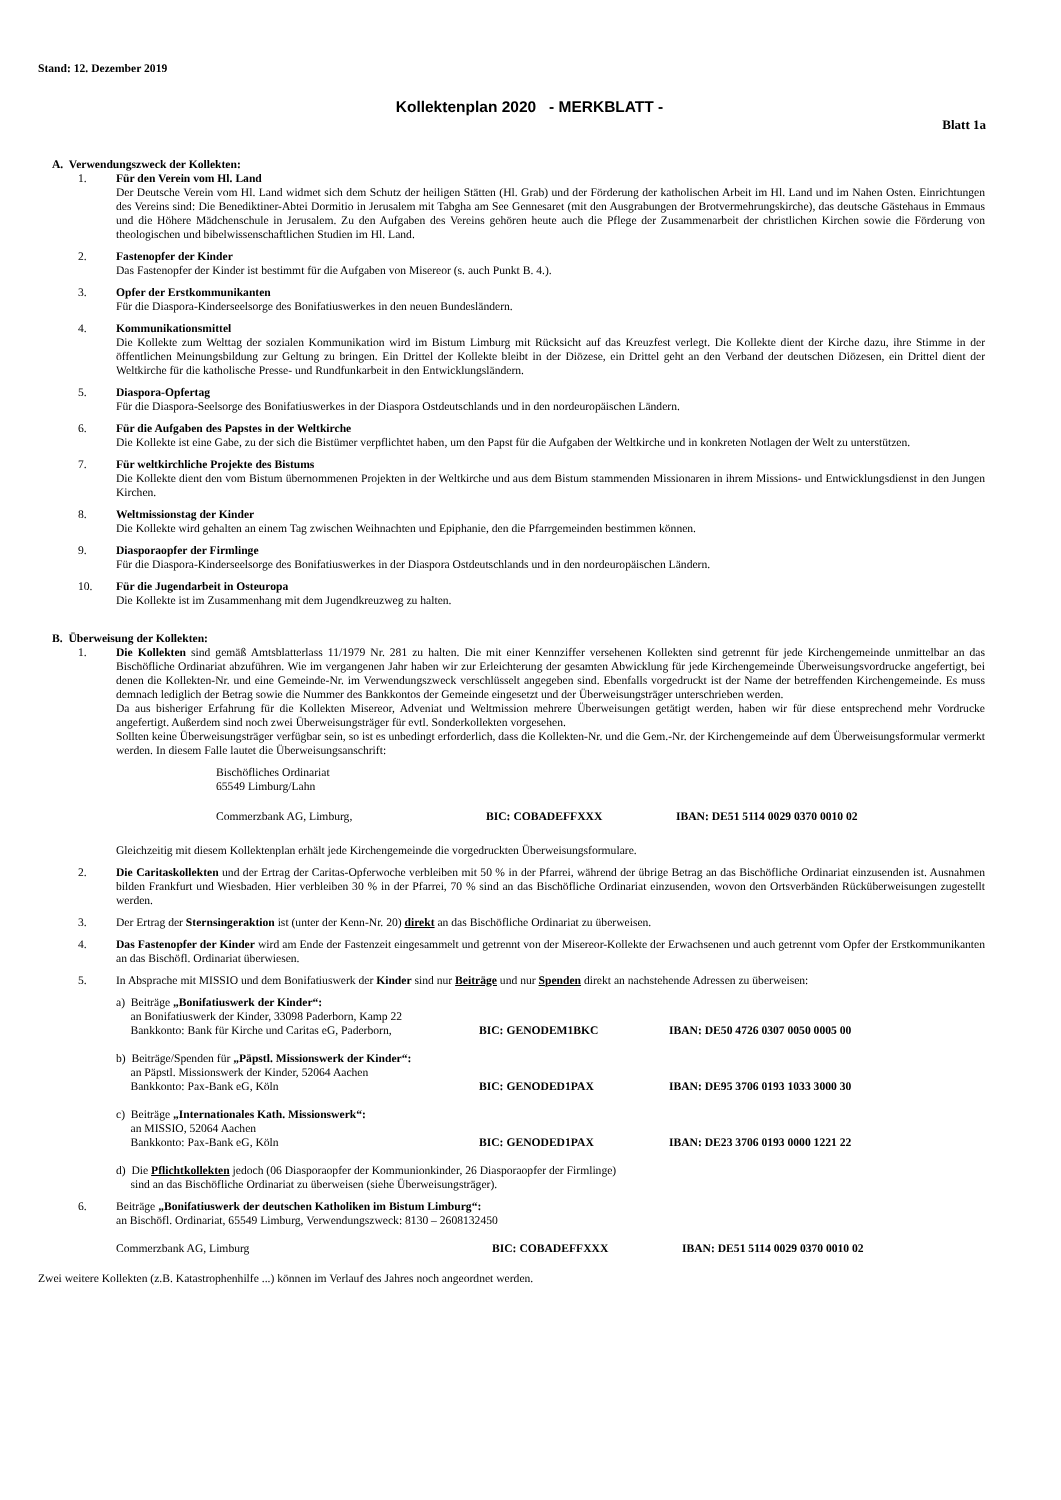Stand: 12. Dezember 2019
Kollektenplan 2020 - MERKBLATT -
Blatt 1a
A. Verwendungszweck der Kollekten:
1. Für den Verein vom Hl. Land
Der Deutsche Verein vom Hl. Land widmet sich dem Schutz der heiligen Stätten (Hl. Grab) und der Förderung der katholischen Arbeit im Hl. Land und im Nahen Osten. Einrichtungen des Vereins sind: Die Benediktiner-Abtei Dormitio in Jerusalem mit Tabgha am See Gennesaret (mit den Ausgrabungen der Brotvermehrungskirche), das deutsche Gästehaus in Emmaus und die Höhere Mädchenschule in Jerusalem. Zu den Aufgaben des Vereins gehören heute auch die Pflege der Zusammenarbeit der christlichen Kirchen sowie die Förderung von theologischen und bibelwissenschaftlichen Studien im Hl. Land.
2. Fastenopfer der Kinder
Das Fastenopfer der Kinder ist bestimmt für die Aufgaben von Misereor (s. auch Punkt B. 4.).
3. Opfer der Erstkommunikanten
Für die Diaspora-Kinderseelsorge des Bonifatiuswerkes in den neuen Bundesländern.
4. Kommunikationsmittel
Die Kollekte zum Welttag der sozialen Kommunikation wird im Bistum Limburg mit Rücksicht auf das Kreuzfest verlegt. Die Kollekte dient der Kirche dazu, ihre Stimme in der öffentlichen Meinungsbildung zur Geltung zu bringen. Ein Drittel der Kollekte bleibt in der Diözese, ein Drittel geht an den Verband der deutschen Diözesen, ein Drittel dient der Weltkirche für die katholische Presse- und Rundfunkarbeit in den Entwicklungsländern.
5. Diaspora-Opfertag
Für die Diaspora-Seelsorge des Bonifatiuswerkes in der Diaspora Ostdeutschlands und in den nordeuropäischen Ländern.
6. Für die Aufgaben des Papstes in der Weltkirche
Die Kollekte ist eine Gabe, zu der sich die Bistümer verpflichtet haben, um den Papst für die Aufgaben der Weltkirche und in konkreten Notlagen der Welt zu unterstützen.
7. Für weltkirchliche Projekte des Bistums
Die Kollekte dient den vom Bistum übernommenen Projekten in der Weltkirche und aus dem Bistum stammenden Missionaren in ihrem Missions- und Entwicklungsdienst in den Jungen Kirchen.
8. Weltmissionstag der Kinder
Die Kollekte wird gehalten an einem Tag zwischen Weihnachten und Epiphanie, den die Pfarrgemeinden bestimmen können.
9. Diasporaopfer der Firmlinge
Für die Diaspora-Kinderseelsorge des Bonifatiuswerkes in der Diaspora Ostdeutschlands und in den nordeuropäischen Ländern.
10. Für die Jugendarbeit in Osteuropa
Die Kollekte ist im Zusammenhang mit dem Jugendkreuzweg zu halten.
B. Überweisung der Kollekten:
1. Die Kollekten sind gemäß Amtsblatterlass 11/1979 Nr. 281 zu halten. Die mit einer Kennziffer versehenen Kollekten sind getrennt für jede Kirchengemeinde unmittelbar an das Bischöfliche Ordinariat abzuführen. Wie im vergangenen Jahr haben wir zur Erleichterung der gesamten Abwicklung für jede Kirchengemeinde Überweisungsvordrucke angefertigt, bei denen die Kollekten-Nr. und eine Gemeinde-Nr. im Verwendungszweck verschlüsselt angegeben sind. Ebenfalls vorgedruckt ist der Name der betreffenden Kirchengemeinde. Es muss demnach lediglich der Betrag sowie die Nummer des Bankkontos der Gemeinde eingesetzt und der Überweisungsträger unterschrieben werden.
Da aus bisheriger Erfahrung für die Kollekten Misereor, Adveniat und Weltmission mehrere Überweisungen getätigt werden, haben wir für diese entsprechend mehr Vordrucke angefertigt. Außerdem sind noch zwei Überweisungsträger für evtl. Sonderkollekten vorgesehen.
Sollten keine Überweisungsträger verfügbar sein, so ist es unbedingt erforderlich, dass die Kollekten-Nr. und die Gem.-Nr. der Kirchengemeinde auf dem Überweisungsformular vermerkt werden. In diesem Falle lautet die Überweisungsanschrift:
Bischöfliches Ordinariat
65549 Limburg/Lahn
Commerzbank AG, Limburg, BIC: COBADEFFXXX IBAN: DE51 5114 0029 0370 0010 02
Gleichzeitig mit diesem Kollektenplan erhält jede Kirchengemeinde die vorgedruckten Überweisungsformulare.
2. Die Caritaskollekten und der Ertrag der Caritas-Opferwoche verbleiben mit 50 % in der Pfarrei, während der übrige Betrag an das Bischöfliche Ordinariat einzusenden ist. Ausnahmen bilden Frankfurt und Wiesbaden. Hier verbleiben 30 % in der Pfarrei, 70 % sind an das Bischöfliche Ordinariat einzusenden, wovon den Ortsverbänden Rücküberweisungen zugestellt werden.
3. Der Ertrag der Sternsingeraktion ist (unter der Kenn-Nr. 20) direkt an das Bischöfliche Ordinariat zu überweisen.
4. Das Fastenopfer der Kinder wird am Ende der Fastenzeit eingesammelt und getrennt von der Misereor-Kollekte der Erwachsenen und auch getrennt vom Opfer der Erstkommunikanten an das Bischöfl. Ordinariat überwiesen.
5. In Absprache mit MISSIO und dem Bonifatiuswerk der Kinder sind nur Beiträge und nur Spenden direkt an nachstehende Adressen zu überweisen:
a) Beiträge „Bonifatiuswerk der Kinder“:
an Bonifatiuswerk der Kinder, 33098 Paderborn, Kamp 22
Bankkonto: Bank für Kirche und Caritas eG, Paderborn,
BIC: GENODEM1BKC IBAN: DE50 4726 0307 0050 0005 00
b) Beiträge/Spenden für „Päpstl. Missionswerk der Kinder“:
an Päpstl. Missionswerk der Kinder, 52064 Aachen
Bankkonto: Pax-Bank eG, Köln BIC: GENODED1PAX IBAN: DE95 3706 0193 1033 3000 30
c) Beiträge „Internationales Kath. Missionswerk“:
an MISSIO, 52064 Aachen
Bankkonto: Pax-Bank eG, Köln BIC: GENODED1PAX IBAN: DE23 3706 0193 0000 1221 22
d) Die Pflichtkollekten jedoch (06 Diasporaopfer der Kommunionkinder, 26 Diasporaopfer der Firmlinge)
sind an das Bischöfliche Ordinariat zu überweisen (siehe Überweisungsträger).
6. Beiträge „Bonifatiuswerk der deutschen Katholiken im Bistum Limburg“:
an Bischöfl. Ordinariat, 65549 Limburg, Verwendungszweck: 8130 – 2608132450
Commerzbank AG, Limburg BIC: COBADEFFXXX IBAN: DE51 5114 0029 0370 0010 02
Zwei weitere Kollekten (z.B. Katastrophenhilfe ...) können im Verlauf des Jahres noch angeordnet werden.